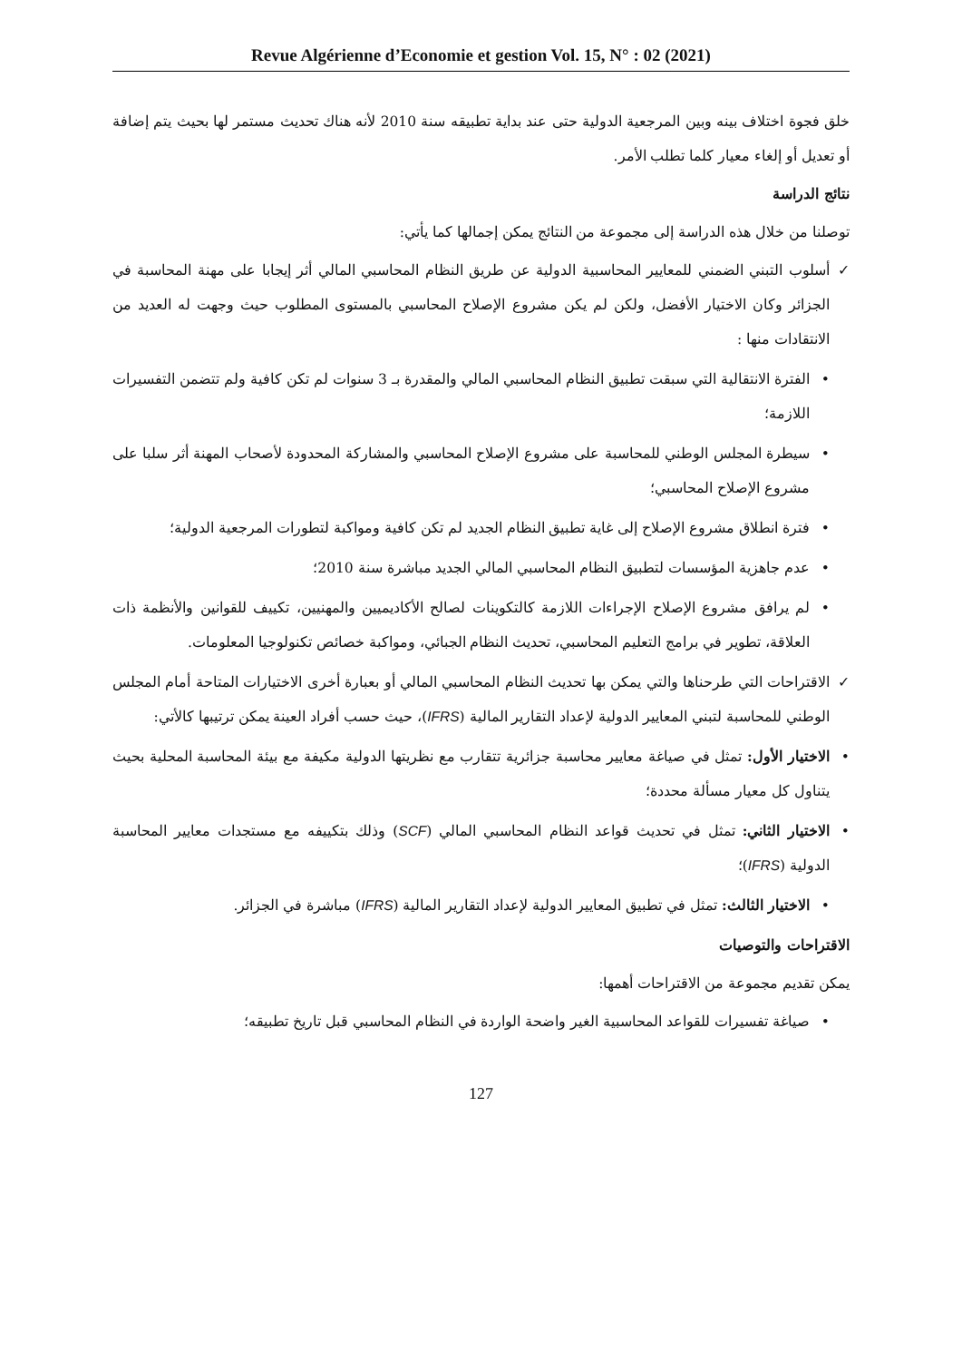Revue Algérienne d’Economie et gestion Vol. 15, N° : 02 (2021)
خلق فجوة اختلاف بينه وبين المرجعية الدولية حتى عند بداية تطبيقه سنة 2010 لأنه هناك تحديث مستمر لها بحيث يتم إضافة أو تعديل أو إلغاء معيار كلما تطلب الأمر.
نتائج الدراسة
توصلنا من خلال هذه الدراسة إلى مجموعة من النتائج يمكن إجمالها كما يأتي:
✓ أسلوب التبني الضمني للمعايير المحاسبية الدولية عن طريق النظام المحاسبي المالي أثر إيجابا على مهنة المحاسبة في الجزائر وكان الاختيار الأفضل، ولكن لم يكن مشروع الإصلاح المحاسبي بالمستوى المطلوب حيث وجهت له العديد من الانتقادات منها :
• الفترة الانتقالية التي سبقت تطبيق النظام المحاسبي المالي والمقدرة بـ 3 سنوات لم تكن كافية ولم تتضمن التفسيرات اللازمة؛
• سيطرة المجلس الوطني للمحاسبة على مشروع الإصلاح المحاسبي والمشاركة المحدودة لأصحاب المهنة أثر سلبا على مشروع الإصلاح المحاسبي؛
• فترة انطلاق مشروع الإصلاح إلى غاية تطبيق النظام الجديد لم تكن كافية ومواكبة لتطورات المرجعية الدولية؛
• عدم جاهزية المؤسسات لتطبيق النظام المحاسبي المالي الجديد مباشرة سنة 2010؛
• لم يرافق مشروع الإصلاح الإجراءات اللازمة كالتكوينات لصالح الأكاديميين والمهنيين، تكييف للقوانين والأنظمة ذات العلاقة، تطوير في برامج التعليم المحاسبي، تحديث النظام الجبائي، ومواكبة خصائص تكنولوجيا المعلومات.
✓ الاقتراحات التي طرحناها والتي يمكن بها تحديث النظام المحاسبي المالي أو بعبارة أخرى الاختيارات المتاحة أمام المجلس الوطني للمحاسبة لتبني المعايير الدولية لإعداد التقارير المالية (IFRS)، حيث حسب أفراد العينة يمكن ترتيبها كالأتي:
• الاختيار الأول: تمثل في صياغة معايير محاسبة جزائرية تتقارب مع نظريتها الدولية مكيفة مع بيئة المحاسبة المحلية بحيث يتناول كل معيار مسألة محددة؛
• الاختيار الثاني: تمثل في تحديث قواعد النظام المحاسبي المالي (SCF) وذلك بتكييفه مع مستجدات معايير المحاسبة الدولية (IFRS)؛
• الاختيار الثالث: تمثل في تطبيق المعايير الدولية لإعداد التقارير المالية (IFRS) مباشرة في الجزائر.
الاقتراحات والتوصيات
يمكن تقديم مجموعة من الاقتراحات أهمها:
• صياغة تفسيرات للقواعد المحاسبية الغير واضحة الواردة في النظام المحاسبي قبل تاريخ تطبيقه؛
127